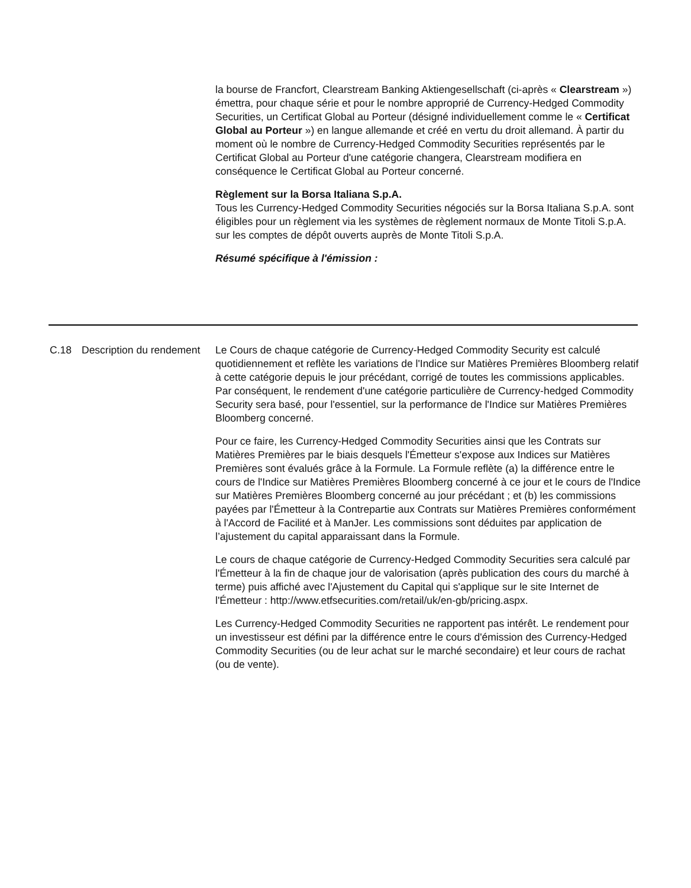la bourse de Francfort, Clearstream Banking Aktiengesellschaft (ci-après « Clearstream ») émettra, pour chaque série et pour le nombre approprié de Currency-Hedged Commodity Securities, un Certificat Global au Porteur (désigné individuellement comme le « Certificat Global au Porteur ») en langue allemande et créé en vertu du droit allemand. À partir du moment où le nombre de Currency-Hedged Commodity Securities représentés par le Certificat Global au Porteur d'une catégorie changera, Clearstream modifiera en conséquence le Certificat Global au Porteur concerné.
Règlement sur la Borsa Italiana S.p.A.
Tous les Currency-Hedged Commodity Securities négociés sur la Borsa Italiana S.p.A. sont éligibles pour un règlement via les systèmes de règlement normaux de Monte Titoli S.p.A. sur les comptes de dépôt ouverts auprès de Monte Titoli S.p.A.
Résumé spécifique à l'émission :
C.18 Description du rendement
Le Cours de chaque catégorie de Currency-Hedged Commodity Security est calculé quotidiennement et reflète les variations de l'Indice sur Matières Premières Bloomberg relatif à cette catégorie depuis le jour précédant, corrigé de toutes les commissions applicables. Par conséquent, le rendement d'une catégorie particulière de Currency-hedged Commodity Security sera basé, pour l'essentiel, sur la performance de l'Indice sur Matières Premières Bloomberg concerné.
Pour ce faire, les Currency-Hedged Commodity Securities ainsi que les Contrats sur Matières Premières par le biais desquels l'Émetteur s'expose aux Indices sur Matières Premières sont évalués grâce à la Formule. La Formule reflète (a) la différence entre le cours de l'Indice sur Matières Premières Bloomberg concerné à ce jour et le cours de l'Indice sur Matières Premières Bloomberg concerné au jour précédant ; et (b) les commissions payées par l'Émetteur à la Contrepartie aux Contrats sur Matières Premières conformément à l'Accord de Facilité et à ManJer. Les commissions sont déduites par application de l’ajustement du capital apparaissant dans la Formule.
Le cours de chaque catégorie de Currency-Hedged Commodity Securities sera calculé par l'Émetteur à la fin de chaque jour de valorisation (après publication des cours du marché à terme) puis affiché avec l'Ajustement du Capital qui s'applique sur le site Internet de l'Émetteur : http://www.etfsecurities.com/retail/uk/en-gb/pricing.aspx.
Les Currency-Hedged Commodity Securities ne rapportent pas intérêt. Le rendement pour un investisseur est défini par la différence entre le cours d'émission des Currency-Hedged Commodity Securities (ou de leur achat sur le marché secondaire) et leur cours de rachat (ou de vente).